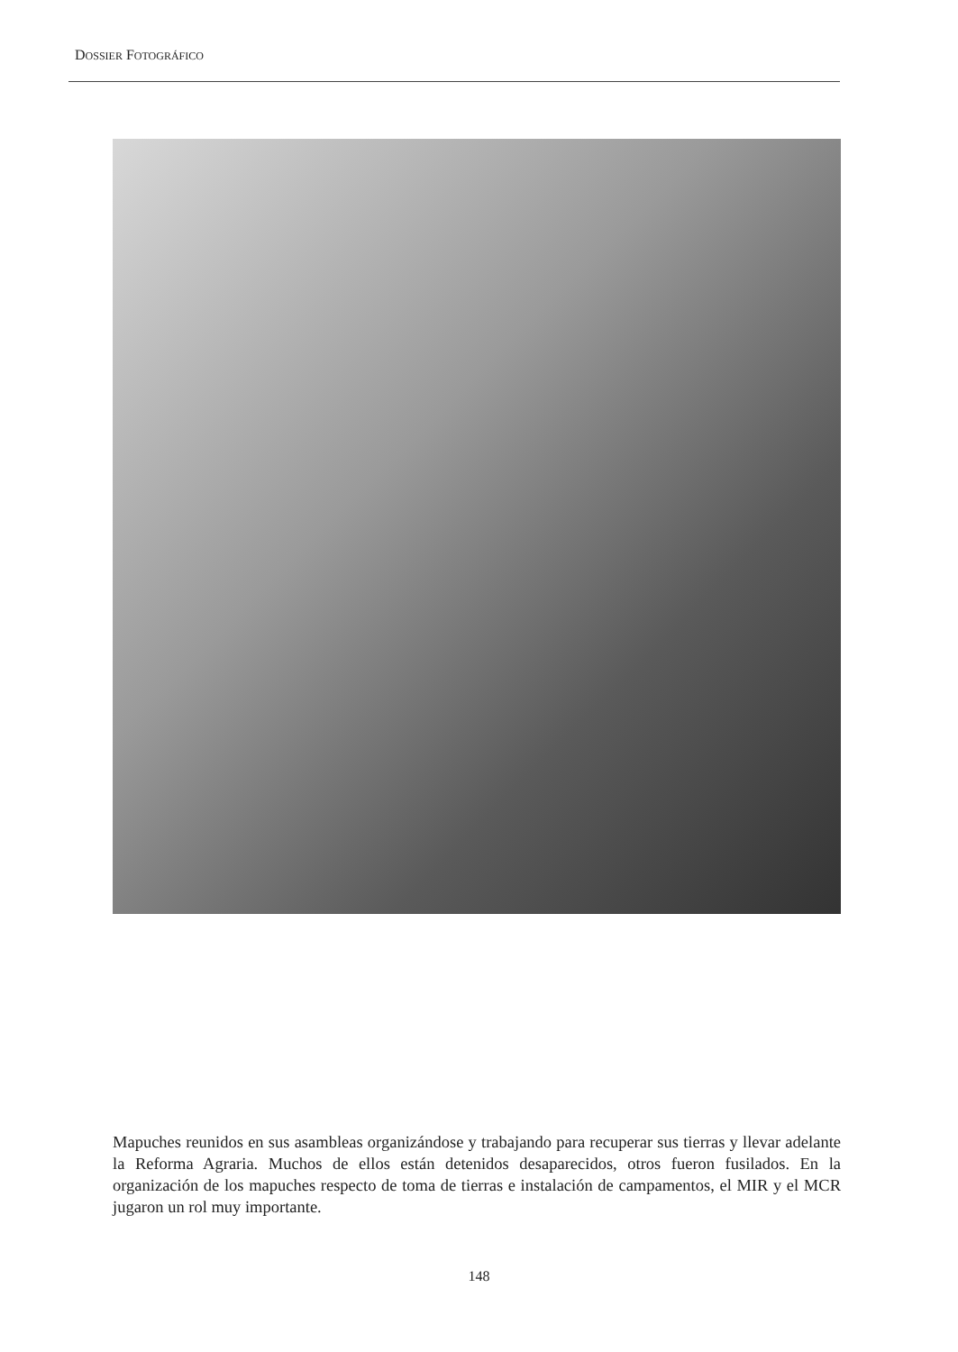DOSSIER FOTOGRÁFICO
Mapuches reunidos en sus asambleas organizándose y trabajando para recuperar sus tierras y llevar adelante la Reforma Agraria. Muchos de ellos están detenidos desaparecidos, otros fueron fusilados. En la organización de los mapuches respecto de toma de tierras e instalación de campamentos, el MIR y el MCR jugaron un rol muy importante.
148